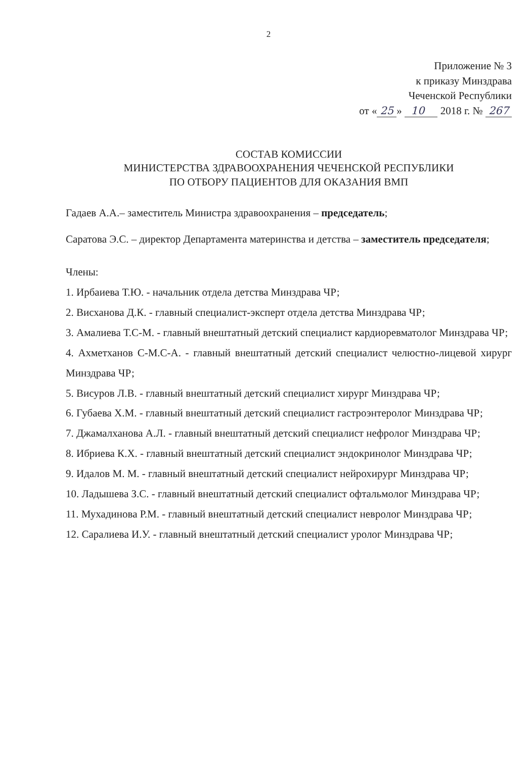2
Приложение № 3
к приказу Минздрава
Чеченской Республики
от « 25 » 10 2018 г. № 267
СОСТАВ КОМИССИИ
МИНИСТЕРСТВА ЗДРАВООХРАНЕНИЯ ЧЕЧЕНСКОЙ РЕСПУБЛИКИ
ПО ОТБОРУ ПАЦИЕНТОВ ДЛЯ ОКАЗАНИЯ ВМП
Гадаев А.А.– заместитель Министра здравоохранения – председатель;
Саратова Э.С. – директор Департамента материнства и детства – заместитель председателя;
Члены:
1. Ирбаиева Т.Ю. - начальник отдела детства Минздрава ЧР;
2. Висханова Д.К. - главный специалист-эксперт отдела детства Минздрава ЧР;
3. Амалиева Т.С-М. - главный внештатный детский специалист кардиоревматолог Минздрава ЧР;
4. Ахметханов С-М.С-А. - главный внештатный детский специалист челюстно-лицевой хирург Минздрава ЧР;
5. Висуров Л.В. - главный внештатный детский специалист хирург Минздрава ЧР;
6. Губаева Х.М. - главный внештатный детский специалист гастроэнтеролог Минздрава ЧР;
7. Джамалханова А.Л. - главный внештатный детский специалист нефролог Минздрава ЧР;
8. Ибриева К.Х. - главный внештатный детский специалист эндокринолог Минздрава ЧР;
9. Идалов М. М. - главный внештатный детский специалист нейрохирург Минздрава ЧР;
10. Ладышева З.С. - главный внештатный детский специалист офтальмолог Минздрава ЧР;
11. Мухадинова Р.М. - главный внештатный детский специалист невролог Минздрава ЧР;
12. Саралиева И.У. - главный внештатный детский специалист уролог Минздрава ЧР;